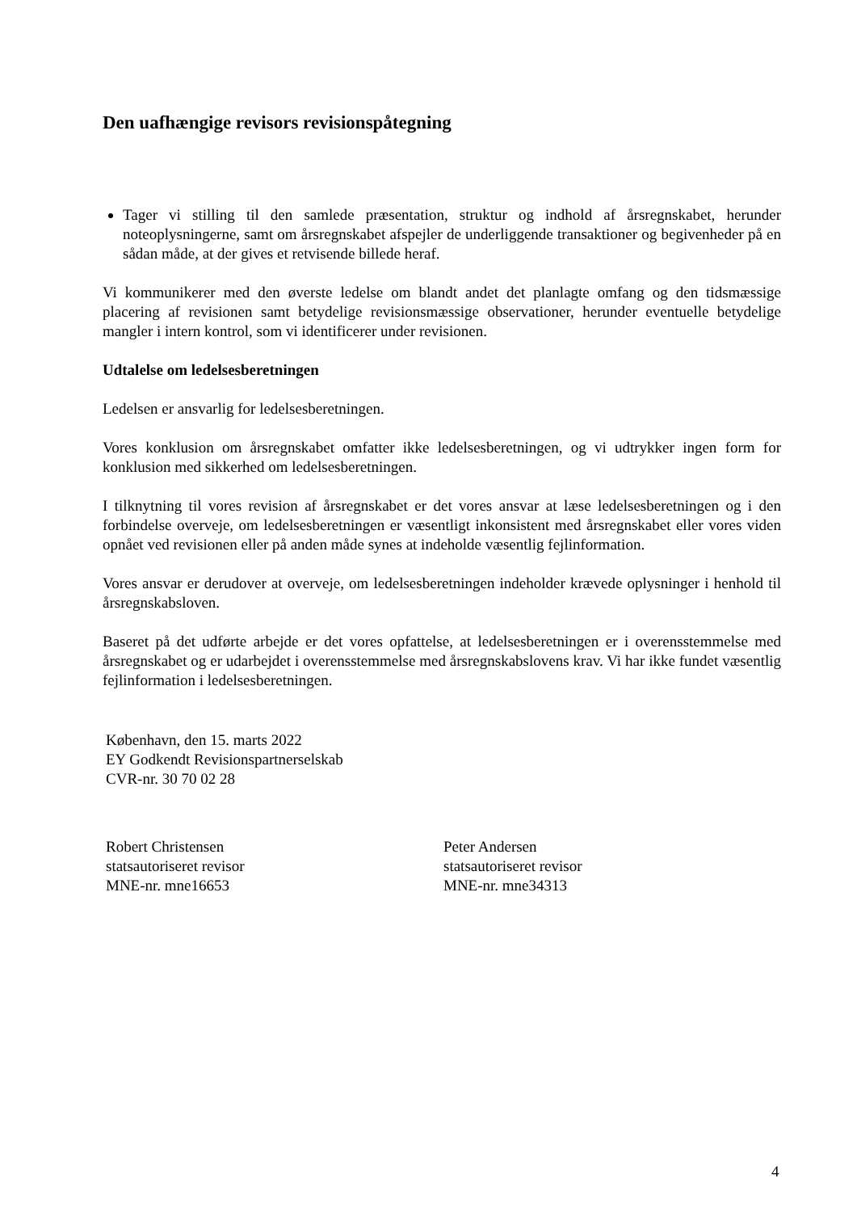Den uafhængige revisors revisionspåtegning
Tager vi stilling til den samlede præsentation, struktur og indhold af årsregnskabet, herunder noteoplysningerne, samt om årsregnskabet afspejler de underliggende transaktioner og begivenheder på en sådan måde, at der gives et retvisende billede heraf.
Vi kommunikerer med den øverste ledelse om blandt andet det planlagte omfang og den tidsmæssige placering af revisionen samt betydelige revisionsmæssige observationer, herunder eventuelle betydelige mangler i intern kontrol, som vi identificerer under revisionen.
Udtalelse om ledelsesberetningen
Ledelsen er ansvarlig for ledelsesberetningen.
Vores konklusion om årsregnskabet omfatter ikke ledelsesberetningen, og vi udtrykker ingen form for konklusion med sikkerhed om ledelsesberetningen.
I tilknytning til vores revision af årsregnskabet er det vores ansvar at læse ledelsesberetningen og i den forbindelse overveje, om ledelsesberetningen er væsentligt inkonsistent med årsregnskabet eller vores viden opnået ved revisionen eller på anden måde synes at indeholde væsentlig fejlinformation.
Vores ansvar er derudover at overveje, om ledelsesberetningen indeholder krævede oplysninger i henhold til årsregnskabsloven.
Baseret på det udførte arbejde er det vores opfattelse, at ledelsesberetningen er i overensstemmelse med årsregnskabet og er udarbejdet i overensstemmelse med årsregnskabslovens krav. Vi har ikke fundet væsentlig fejlinformation i ledelsesberetningen.
København, den 15. marts 2022
EY Godkendt Revisionspartnerselskab
CVR-nr. 30 70 02 28
Robert Christensen
statsautoriseret revisor
MNE-nr. mne16653
Peter Andersen
statsautoriseret revisor
MNE-nr. mne34313
4